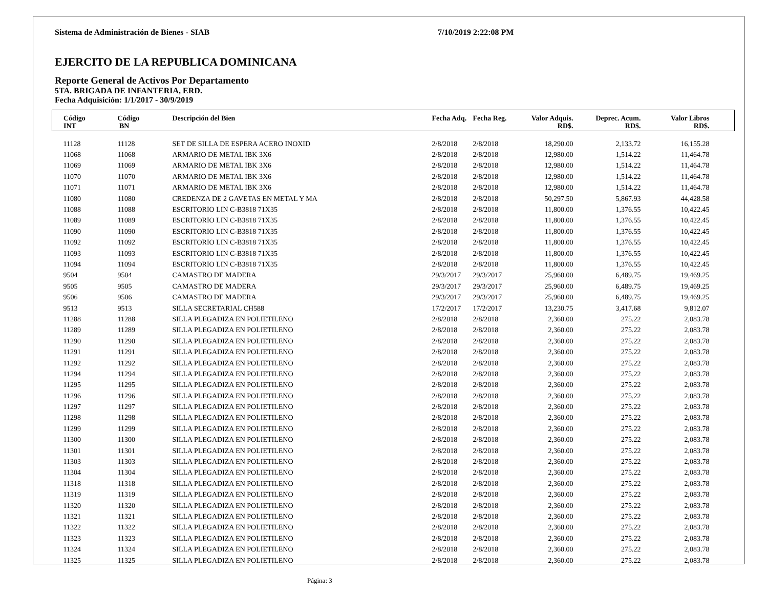Sistema de Administración de Bienes - SIAB 7/10/2019 2:22:08 PM
EJERCITO DE LA REPUBLICA DOMINICANA
Reporte General de Activos Por Departamento
5TA. BRIGADA DE INFANTERIA, ERD.
Fecha Adquisición: 1/1/2017 - 30/9/2019
| Código INT | Código BN | Descripción del Bien | Fecha Adq. | Fecha Reg. | Valor Adquis. RD$. | Deprec. Acum. RD$. | Valor Libros RD$. | |
| --- | --- | --- | --- | --- | --- | --- | --- | --- |
| 11128 | 11128 | SET DE SILLA DE ESPERA ACERO INOXID | 2/8/2018 | 2/8/2018 | 18,290.00 | 2,133.72 | 16,155.28 | |
| 11068 | 11068 | ARMARIO DE METAL IBK 3X6 | 2/8/2018 | 2/8/2018 | 12,980.00 | 1,514.22 | 11,464.78 | |
| 11069 | 11069 | ARMARIO DE METAL IBK 3X6 | 2/8/2018 | 2/8/2018 | 12,980.00 | 1,514.22 | 11,464.78 | |
| 11070 | 11070 | ARMARIO DE METAL IBK 3X6 | 2/8/2018 | 2/8/2018 | 12,980.00 | 1,514.22 | 11,464.78 | |
| 11071 | 11071 | ARMARIO DE METAL IBK 3X6 | 2/8/2018 | 2/8/2018 | 12,980.00 | 1,514.22 | 11,464.78 | |
| 11080 | 11080 | CREDENZA DE 2 GAVETAS EN METAL Y MA | 2/8/2018 | 2/8/2018 | 50,297.50 | 5,867.93 | 44,428.58 | |
| 11088 | 11088 | ESCRITORIO LIN C-B3818 71X35 | 2/8/2018 | 2/8/2018 | 11,800.00 | 1,376.55 | 10,422.45 | |
| 11089 | 11089 | ESCRITORIO LIN C-B3818 71X35 | 2/8/2018 | 2/8/2018 | 11,800.00 | 1,376.55 | 10,422.45 | |
| 11090 | 11090 | ESCRITORIO LIN C-B3818 71X35 | 2/8/2018 | 2/8/2018 | 11,800.00 | 1,376.55 | 10,422.45 | |
| 11092 | 11092 | ESCRITORIO LIN C-B3818 71X35 | 2/8/2018 | 2/8/2018 | 11,800.00 | 1,376.55 | 10,422.45 | |
| 11093 | 11093 | ESCRITORIO LIN C-B3818 71X35 | 2/8/2018 | 2/8/2018 | 11,800.00 | 1,376.55 | 10,422.45 | |
| 11094 | 11094 | ESCRITORIO LIN C-B3818 71X35 | 2/8/2018 | 2/8/2018 | 11,800.00 | 1,376.55 | 10,422.45 | |
| 9504 | 9504 | CAMASTRO DE MADERA | 29/3/2017 | 29/3/2017 | 25,960.00 | 6,489.75 | 19,469.25 | |
| 9505 | 9505 | CAMASTRO DE MADERA | 29/3/2017 | 29/3/2017 | 25,960.00 | 6,489.75 | 19,469.25 | |
| 9506 | 9506 | CAMASTRO DE MADERA | 29/3/2017 | 29/3/2017 | 25,960.00 | 6,489.75 | 19,469.25 | |
| 9513 | 9513 | SILLA SECRETARIAL CH588 | 17/2/2017 | 17/2/2017 | 13,230.75 | 3,417.68 | 9,812.07 | |
| 11288 | 11288 | SILLA PLEGADIZA EN POLIETILENO | 2/8/2018 | 2/8/2018 | 2,360.00 | 275.22 | 2,083.78 | |
| 11289 | 11289 | SILLA PLEGADIZA EN POLIETILENO | 2/8/2018 | 2/8/2018 | 2,360.00 | 275.22 | 2,083.78 | |
| 11290 | 11290 | SILLA PLEGADIZA EN POLIETILENO | 2/8/2018 | 2/8/2018 | 2,360.00 | 275.22 | 2,083.78 | |
| 11291 | 11291 | SILLA PLEGADIZA EN POLIETILENO | 2/8/2018 | 2/8/2018 | 2,360.00 | 275.22 | 2,083.78 | |
| 11292 | 11292 | SILLA PLEGADIZA EN POLIETILENO | 2/8/2018 | 2/8/2018 | 2,360.00 | 275.22 | 2,083.78 | |
| 11294 | 11294 | SILLA PLEGADIZA EN POLIETILENO | 2/8/2018 | 2/8/2018 | 2,360.00 | 275.22 | 2,083.78 | |
| 11295 | 11295 | SILLA PLEGADIZA EN POLIETILENO | 2/8/2018 | 2/8/2018 | 2,360.00 | 275.22 | 2,083.78 | |
| 11296 | 11296 | SILLA PLEGADIZA EN POLIETILENO | 2/8/2018 | 2/8/2018 | 2,360.00 | 275.22 | 2,083.78 | |
| 11297 | 11297 | SILLA PLEGADIZA EN POLIETILENO | 2/8/2018 | 2/8/2018 | 2,360.00 | 275.22 | 2,083.78 | |
| 11298 | 11298 | SILLA PLEGADIZA EN POLIETILENO | 2/8/2018 | 2/8/2018 | 2,360.00 | 275.22 | 2,083.78 | |
| 11299 | 11299 | SILLA PLEGADIZA EN POLIETILENO | 2/8/2018 | 2/8/2018 | 2,360.00 | 275.22 | 2,083.78 | |
| 11300 | 11300 | SILLA PLEGADIZA EN POLIETILENO | 2/8/2018 | 2/8/2018 | 2,360.00 | 275.22 | 2,083.78 | |
| 11301 | 11301 | SILLA PLEGADIZA EN POLIETILENO | 2/8/2018 | 2/8/2018 | 2,360.00 | 275.22 | 2,083.78 | |
| 11303 | 11303 | SILLA PLEGADIZA EN POLIETILENO | 2/8/2018 | 2/8/2018 | 2,360.00 | 275.22 | 2,083.78 | |
| 11304 | 11304 | SILLA PLEGADIZA EN POLIETILENO | 2/8/2018 | 2/8/2018 | 2,360.00 | 275.22 | 2,083.78 | |
| 11318 | 11318 | SILLA PLEGADIZA EN POLIETILENO | 2/8/2018 | 2/8/2018 | 2,360.00 | 275.22 | 2,083.78 | |
| 11319 | 11319 | SILLA PLEGADIZA EN POLIETILENO | 2/8/2018 | 2/8/2018 | 2,360.00 | 275.22 | 2,083.78 | |
| 11320 | 11320 | SILLA PLEGADIZA EN POLIETILENO | 2/8/2018 | 2/8/2018 | 2,360.00 | 275.22 | 2,083.78 | |
| 11321 | 11321 | SILLA PLEGADIZA EN POLIETILENO | 2/8/2018 | 2/8/2018 | 2,360.00 | 275.22 | 2,083.78 | |
| 11322 | 11322 | SILLA PLEGADIZA EN POLIETILENO | 2/8/2018 | 2/8/2018 | 2,360.00 | 275.22 | 2,083.78 | |
| 11323 | 11323 | SILLA PLEGADIZA EN POLIETILENO | 2/8/2018 | 2/8/2018 | 2,360.00 | 275.22 | 2,083.78 | |
| 11324 | 11324 | SILLA PLEGADIZA EN POLIETILENO | 2/8/2018 | 2/8/2018 | 2,360.00 | 275.22 | 2,083.78 | |
| 11325 | 11325 | SILLA PLEGADIZA EN POLIETILENO | 2/8/2018 | 2/8/2018 | 2,360.00 | 275.22 | 2,083.78 | |
Página: 3